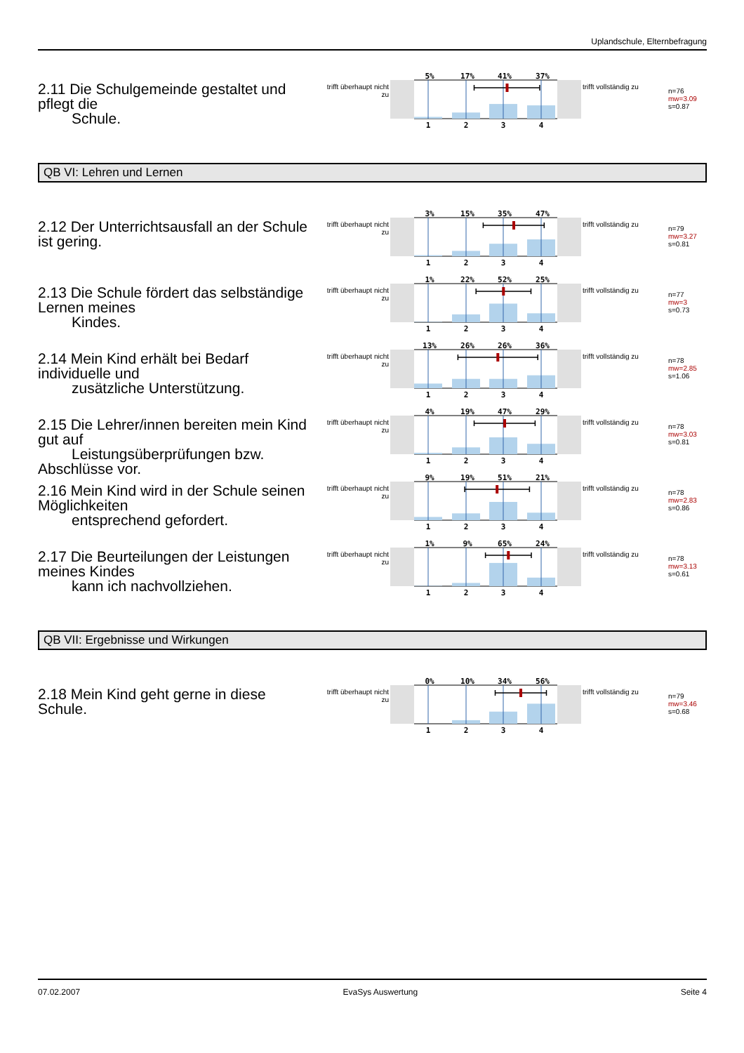Uplandschule, Elternbefragung
2.11 Die Schulgemeinde gestaltet und pflegt die
Schule.
trifft überhaupt nicht zu
5%
17%
41%
37%
1
2
3
4
trifft vollständig zu
n=76
mw=3.09
s=0.87
QB VI: Lehren und Lernen
2.12 Der Unterrichtsausfall an der Schule ist gering.
trifft überhaupt nicht zu
3%
15%
35%
47%
1
2
3
4
trifft vollständig zu
n=79
mw=3.27
s=0.81
2.13 Die Schule fördert das selbständige Lernen meines
Kindes.
trifft überhaupt nicht zu
1%
22%
52%
25%
1
2
3
4
trifft vollständig zu
n=77
mw=3
s=0.73
2.14 Mein Kind erhält bei Bedarf individuelle und
zusätzliche Unterstützung.
trifft überhaupt nicht zu
13%
26%
26%
36%
1
2
3
4
trifft vollständig zu
n=78
mw=2.85
s=1.06
2.15 Die Lehrer/innen bereiten mein Kind gut auf
Leistungsüberprüfungen bzw.
Abschlüsse vor.
trifft überhaupt nicht zu
4%
19%
47%
29%
1
2
3
4
trifft vollständig zu
n=78
mw=3.03
s=0.81
2.16 Mein Kind wird in der Schule seinen Möglichkeiten
entsprechend gefordert.
trifft überhaupt nicht zu
9%
19%
51%
21%
1
2
3
4
trifft vollständig zu
n=78
mw=2.83
s=0.86
2.17 Die Beurteilungen der Leistungen meines Kindes
kann ich nachvollziehen.
trifft überhaupt nicht zu
1%
9%
65%
24%
1
2
3
4
trifft vollständig zu
n=78
mw=3.13
s=0.61
QB VII: Ergebnisse und Wirkungen
2.18 Mein Kind geht gerne in diese Schule.
trifft überhaupt nicht zu
0%
10%
34%
56%
1
2
3
4
trifft vollständig zu
n=79
mw=3.46
s=0.68
07.02.2007 EvaSys Auswertung Seite 4